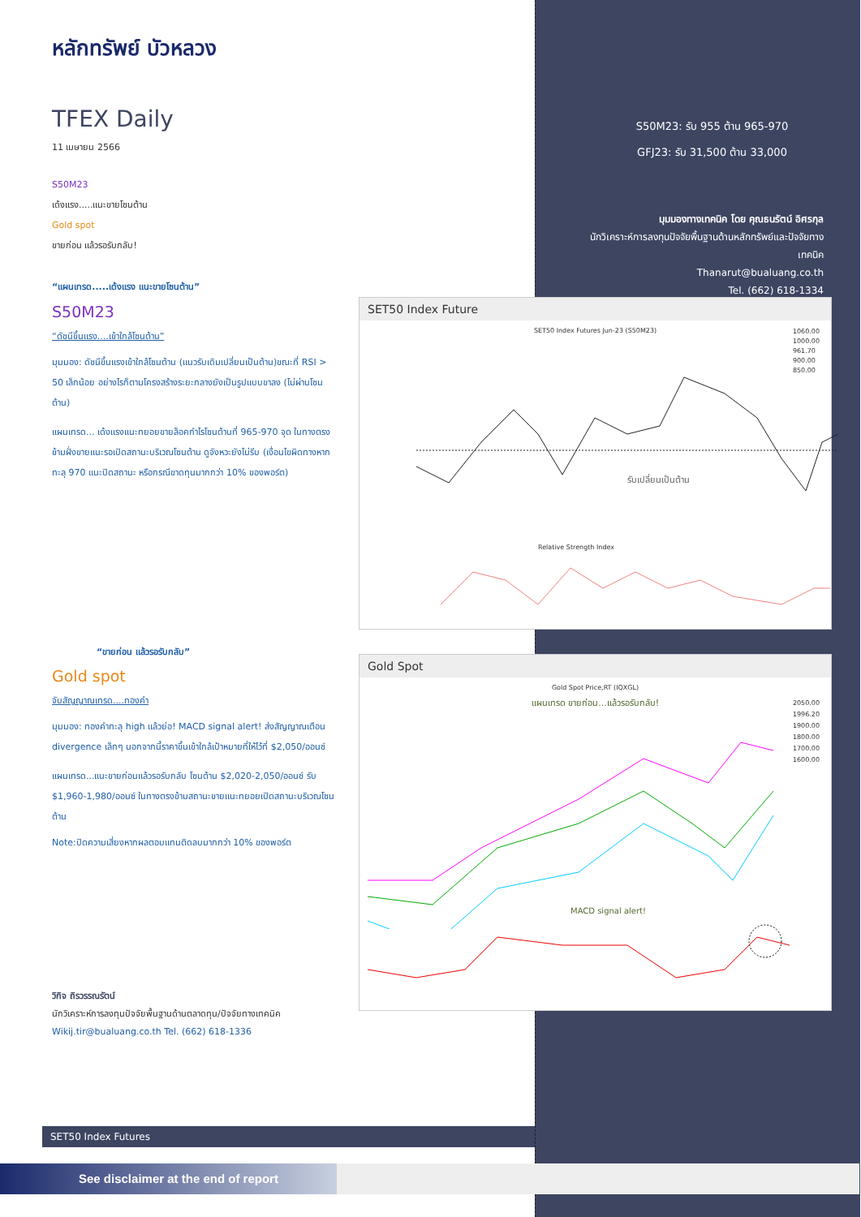หลักทรัพย์ บัวหลวง
TFEX Daily
11 เมษายน 2566
S50M23
เด้งแรง.....แนะขายโซนต้าน
Gold spot
ขายก่อน แล้วรอรับกลับ!
“แผนเทรด.....เด้งแรง แนะขายโซนต้าน”
S50M23
“ดัชนีขึ้นแรง....เข้าใกล้โซนต้าน”
มุมมอง: ดัชนีขึ้นแรงเข้าใกล้โซนต้าน (แนวรับเดิมเปลี่ยนเป็นต้าน)ขณะที่ RSI > 50 เล็กน้อย อย่างไรก็ตามโครงสร้างระยะกลางยังเป็นรูปแบบขาลง (ไม่ผ่านโซนต้าน)
แผนเทรด... เด้งแรงแนะทยอยขายล็อคกำไรโซนต้านที่ 965-970 จุด ในทางตรงข้ามฝั่งขายแนะรอเปิดสถานะบริเวณโซนต้าน ดูจังหวะยังไม่รีบ (เงื่อนไขผิดทางหากทะลุ 970 แนะปิดสถานะ หรือกรณีขาดทุนมากกว่า 10% ของพอร์ต)
“ขายก่อน แล้วรอรับกลับ”
Gold spot
จับสัญญาณเทรด....ทองคำ
มุมมอง: ทองคำทะลุ high แล้วย่อ! MACD signal alert! ส่งสัญญาณเตือน divergence เล็กๆ นอกจากนี้ราคาขึ้นเข้าใกล้เป้าหมายที่ให้ไว้ที่ $2,050/ออนซ์
แผนเทรด...แนะขายก่อนแล้วรอรับกลับ โซนต้าน $2,020-2,050/ออนซ์ รับ $1,960-1,980/ออนซ์ ในทางตรงข้ามสถานะขายแนะทยอยเปิดสถานะบริเวณโซนต้าน
Note:ปิดความเสี่ยงหากผลตอบแทนติดลบมากกว่า 10% ของพอร์ต
วิกิจ ถิรวรรณรัตน์
นักวิเคราะห์การลงทุนปัจจัยพื้นฐานด้านตลาดทุน/ปัจจัยทางเทคนิค
Wikij.tir@bualuang.co.th Tel. (662) 618-1336
S50M23: รับ 955 ต้าน 965-970
GFJ23: รับ 31,500 ต้าน 33,000
มุมมองทางเทคนิค โดย คุณธนรัตน์ อิศรกุล
นักวิเคราะห์การลงทุนปัจจัยพื้นฐานด้านหลักทรัพย์และปัจจัยทางเทคนิค
Thanarut@bualuang.co.th
Tel. (662) 618-1334
SET50 Index Future
SET50 Index Futures Jun-23 (S50M23)
1060.00
1000.00
961.70
900.00
850.00
รับเปลี่ยนเป็นต้าน
Relative Strength Index
Gold Spot
Gold Spot Price,RT (IQXGL)
แผนเทรด ขายก่อน...แล้วรอรับกลับ!
2050.00
1996.20
1900.00
1800.00
1700.00
1600.00
MACD signal alert!
SET50 Index Futures
See disclaimer at the end of report